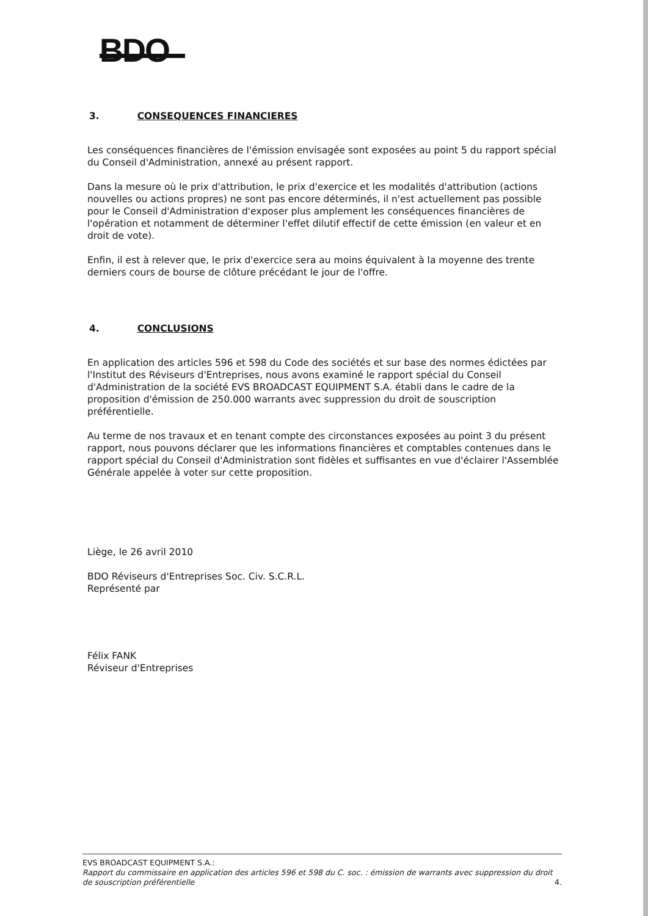BDO
3. CONSEQUENCES FINANCIERES
Les conséquences financières de l'émission envisagée sont exposées au point 5 du rapport spécial du Conseil d'Administration, annexé au présent rapport.
Dans la mesure où le prix d'attribution, le prix d'exercice et les modalités d'attribution (actions nouvelles ou actions propres) ne sont pas encore déterminés, il n'est actuellement pas possible pour le Conseil d'Administration d'exposer plus amplement les conséquences financières de l'opération et notamment de déterminer l'effet dilutif effectif de cette émission (en valeur et en droit de vote).
Enfin, il est à relever que, le prix d'exercice sera au moins équivalent à la moyenne des trente derniers cours de bourse de clôture précédant le jour de l'offre.
4. CONCLUSIONS
En application des articles 596 et 598 du Code des sociétés et sur base des normes édictées par l'Institut des Réviseurs d'Entreprises, nous avons examiné le rapport spécial du Conseil d'Administration de la société EVS BROADCAST EQUIPMENT S.A. établi dans le cadre de la proposition d'émission de 250.000 warrants avec suppression du droit de souscription préférentielle.
Au terme de nos travaux et en tenant compte des circonstances exposées au point 3 du présent rapport, nous pouvons déclarer que les informations financières et comptables contenues dans le rapport spécial du Conseil d'Administration sont fidèles et suffisantes en vue d'éclairer l'Assemblée Générale appelée à voter sur cette proposition.
Liège, le 26 avril 2010
BDO Réviseurs d'Entreprises Soc. Civ. S.C.R.L.
Représenté par
Félix FANK
Réviseur d'Entreprises
EVS BROADCAST EQUIPMENT S.A.:
Rapport du commissaire en application des articles 596 et 598 du C. soc. : émission de warrants avec suppression du droit de souscription préférentielle 4.